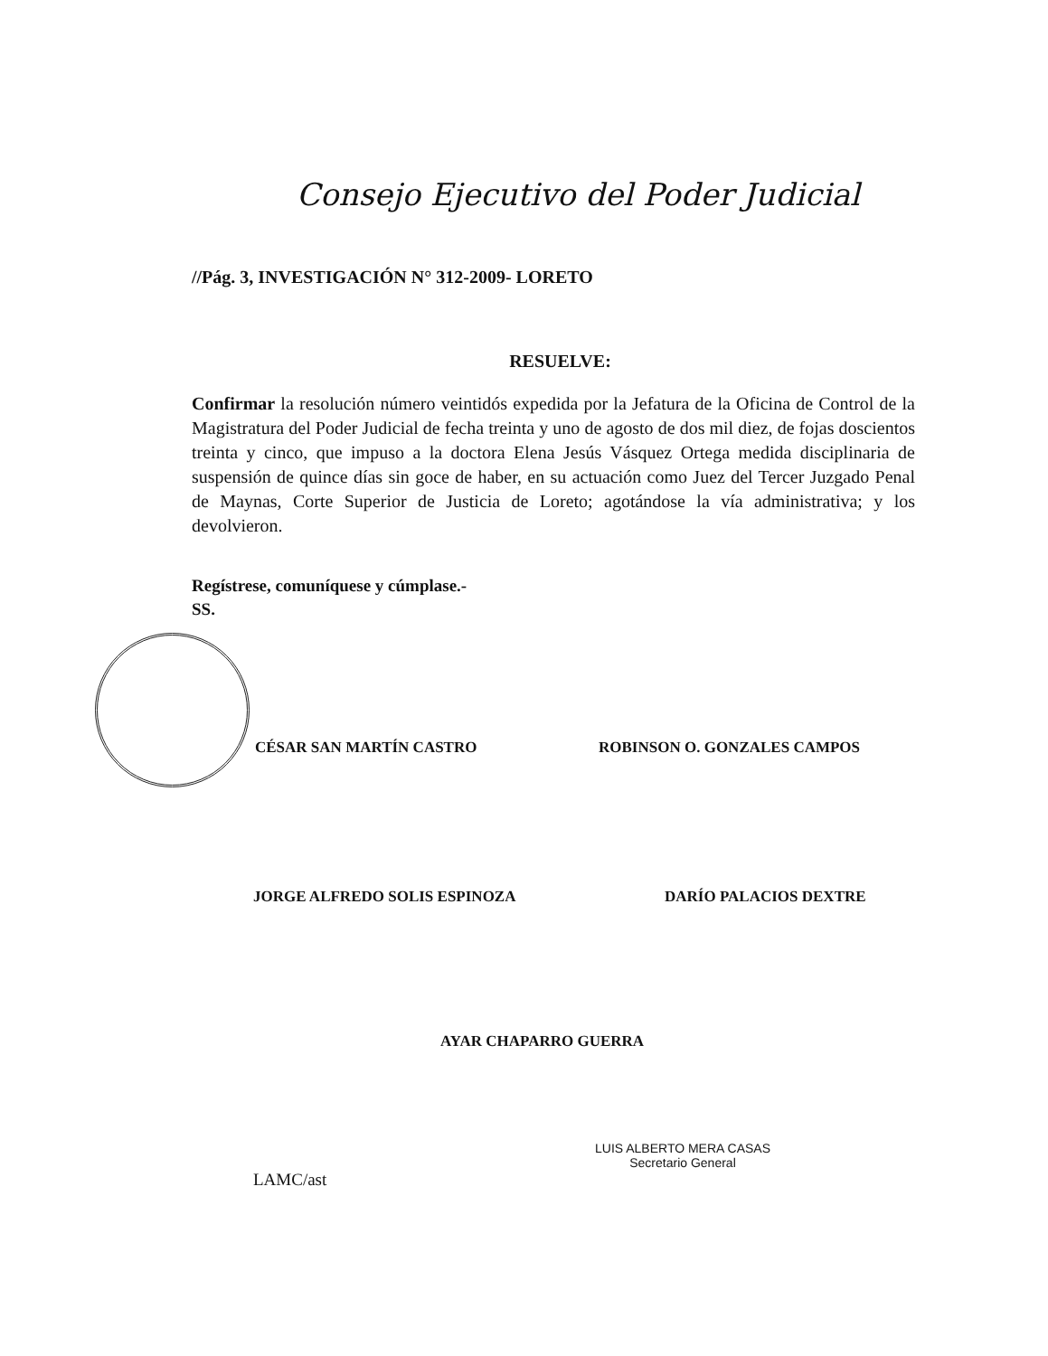Consejo Ejecutivo del Poder Judicial
//Pág. 3, INVESTIGACIÓN N° 312-2009- LORETO
RESUELVE:
Confirmar la resolución número veintidós expedida por la Jefatura de la Oficina de Control de la Magistratura del Poder Judicial de fecha treinta y uno de agosto de dos mil diez, de fojas doscientos treinta y cinco, que impuso a la doctora Elena Jesús Vásquez Ortega medida disciplinaria de suspensión de quince días sin goce de haber, en su actuación como Juez del Tercer Juzgado Penal de Maynas, Corte Superior de Justicia de Loreto; agotándose la vía administrativa; y los devolvieron.
Regístrese, comuníquese y cúmplase.-
SS.
CÉSAR SAN MARTÍN CASTRO ROBINSON O. GONZALES CAMPOS
JORGE ALFREDO SOLIS ESPINOZA DARÍO PALACIOS DEXTRE
AYAR CHAPARRO GUERRA
LUIS ALBERTO MERA CASAS
Secretario General
LAMC/ast